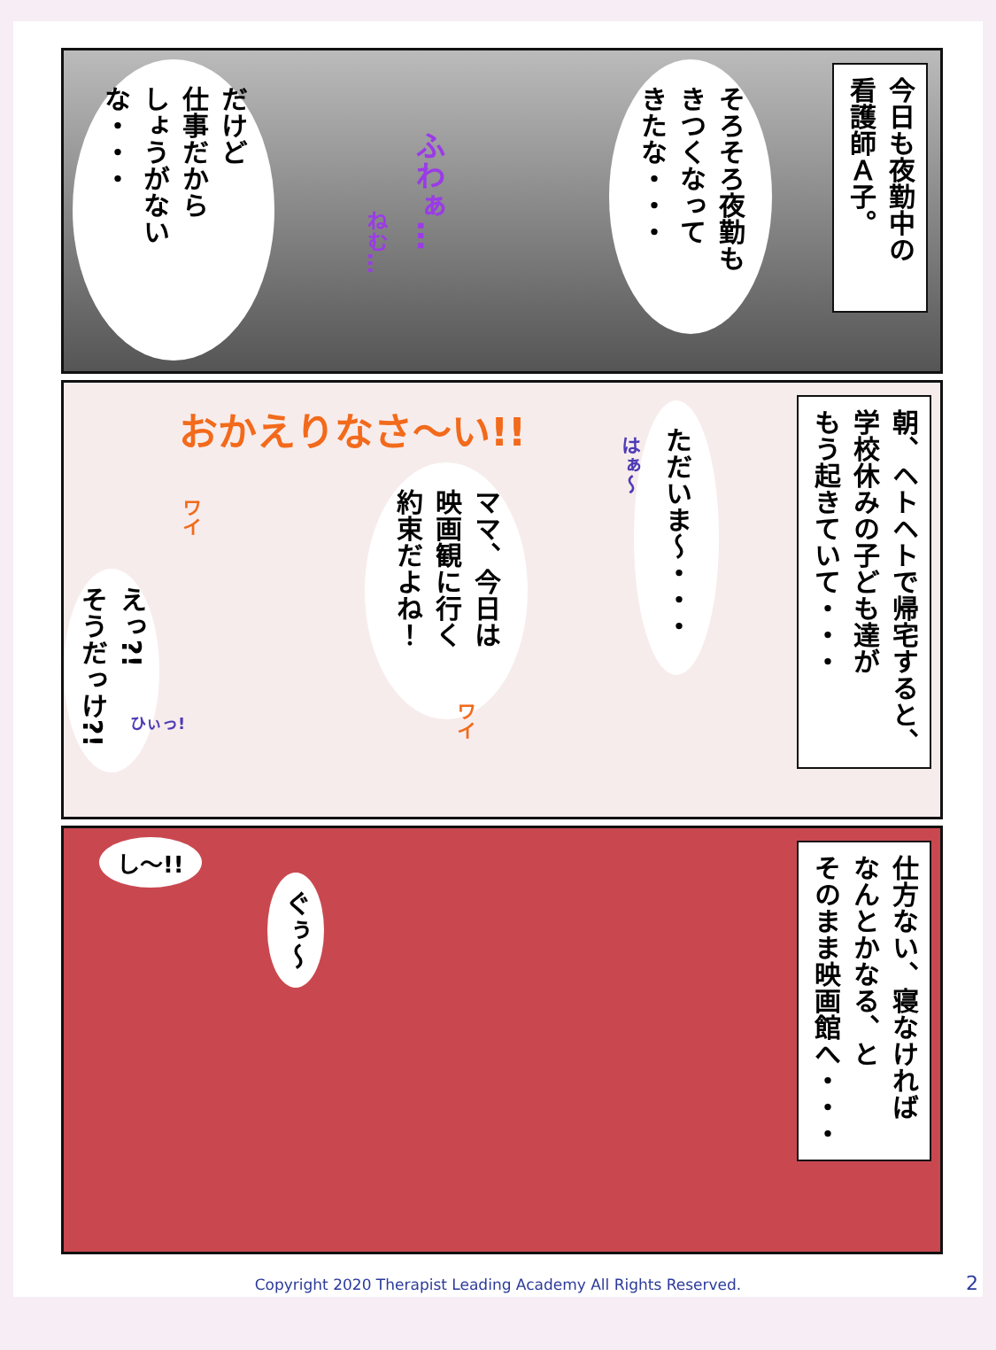今日も夜勤中の
看護師Ａ子。
そろそろ夜勤も
きつくなって
きたな・・・
ふわぁ…
ねむ…
だけど
仕事だから
しょうがないな・・・
朝、ヘトヘトで帰宅すると、
学校休みの子ども達が
もう起きていて・・・
ただいま〜・・・
はぁ〜
おかえりなさ〜い!!
ママ、今日は
映画観に行く
約束だよね！
ワイ
ワイ
えっ?!
そうだっけ?!
ひぃっ!
仕方ない、寝なければ
なんとかなる、と
そのまま映画館へ・・・
し〜!!
ぐぅ〜
Copyright 2020 Therapist Leading Academy All Rights Reserved. 2